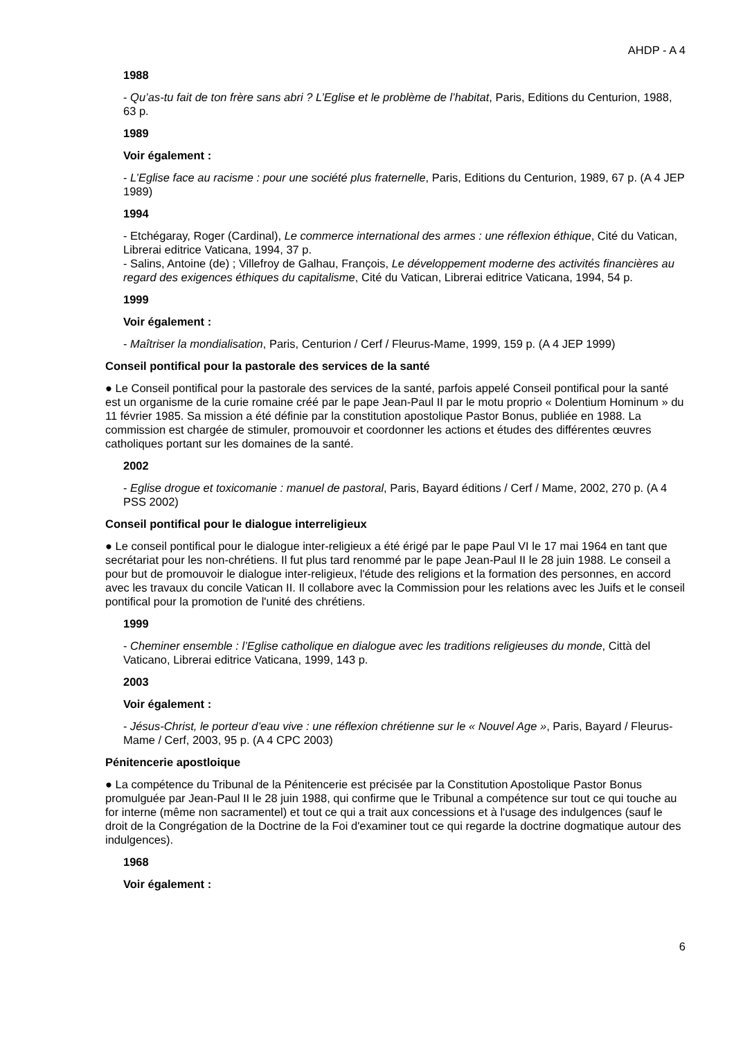AHDP - A 4
1988
- Qu’as-tu fait de ton frère sans abri ? L’Eglise et le problème de l’habitat, Paris, Editions du Centurion, 1988, 63 p.
1989
Voir également :
- L’Eglise face au racisme : pour une société plus fraternelle, Paris, Editions du Centurion, 1989, 67 p. (A 4 JEP 1989)
1994
- Etchégaray, Roger (Cardinal), Le commerce international des armes : une réflexion éthique, Cité du Vatican, Librerai editrice Vaticana, 1994, 37 p.
- Salins, Antoine (de) ; Villefroy de Galhau, François, Le développement moderne des activités financières au regard des exigences éthiques du capitalisme, Cité du Vatican, Librerai editrice Vaticana, 1994, 54 p.
1999
Voir également :
- Maîtriser la mondialisation, Paris, Centurion / Cerf / Fleurus-Mame, 1999, 159 p. (A 4 JEP 1999)
Conseil pontifical pour la pastorale des services de la santé
● Le Conseil pontifical pour la pastorale des services de la santé, parfois appelé Conseil pontifical pour la santé est un organisme de la curie romaine créé par le pape Jean-Paul II par le motu proprio « Dolentium Hominum » du 11 février 1985. Sa mission a été définie par la constitution apostolique Pastor Bonus, publiée en 1988. La commission est chargée de stimuler, promouvoir et coordonner les actions et études des différentes œuvres catholiques portant sur les domaines de la santé.
2002
- Eglise drogue et toxicomanie : manuel de pastoral, Paris, Bayard éditions / Cerf / Mame, 2002, 270 p. (A 4 PSS 2002)
Conseil pontifical pour le dialogue interreligieux
● Le conseil pontifical pour le dialogue inter-religieux a été érigé par le pape Paul VI le 17 mai 1964 en tant que secrétariat pour les non-chrétiens. Il fut plus tard renommé par le pape Jean-Paul II le 28 juin 1988. Le conseil a pour but de promouvoir le dialogue inter-religieux, l'étude des religions et la formation des personnes, en accord avec les travaux du concile Vatican II. Il collabore avec la Commission pour les relations avec les Juifs et le conseil pontifical pour la promotion de l'unité des chrétiens.
1999
- Cheminer ensemble : l’Eglise catholique en dialogue avec les traditions religieuses du monde, Città del Vaticano, Librerai editrice Vaticana, 1999, 143 p.
2003
Voir également :
- Jésus-Christ, le porteur d’eau vive : une réflexion chrétienne sur le « Nouvel Age », Paris, Bayard / Fleurus-Mame / Cerf, 2003, 95 p. (A 4 CPC 2003)
Pénitencerie apostloique
● La compétence du Tribunal de la Pénitencerie est précisée par la Constitution Apostolique Pastor Bonus promulguée par Jean-Paul II le 28 juin 1988, qui confirme que le Tribunal a compétence sur tout ce qui touche au for interne (même non sacramentel) et tout ce qui a trait aux concessions et à l'usage des indulgences (sauf le droit de la Congrégation de la Doctrine de la Foi d'examiner tout ce qui regarde la doctrine dogmatique autour des indulgences).
1968
Voir également :
6